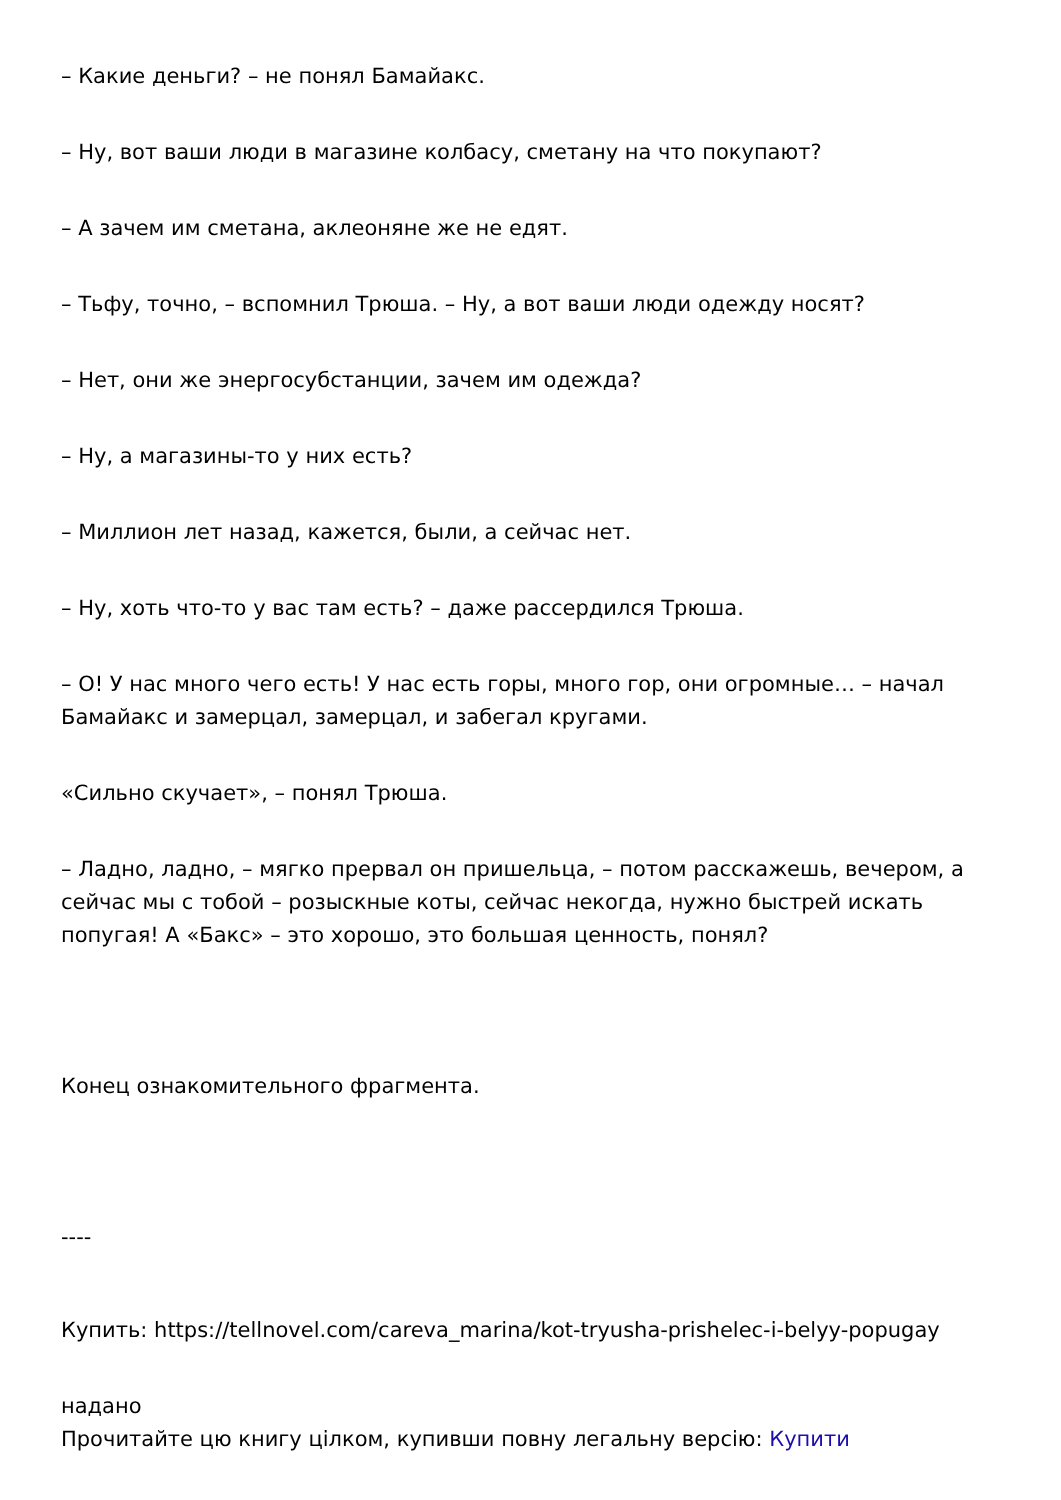– Какие деньги? – не понял Бамайакс.
– Ну, вот ваши люди в магазине колбасу, сметану на что покупают?
– А зачем им сметана, аклеоняне же не едят.
– Тьфу, точно, – вспомнил Трюша. – Ну, а вот ваши люди одежду носят?
– Нет, они же энергосубстанции, зачем им одежда?
– Ну, а магазины-то у них есть?
– Миллион лет назад, кажется, были, а сейчас нет.
– Ну, хоть что-то у вас там есть? – даже рассердился Трюша.
– О! У нас много чего есть! У нас есть горы, много гор, они огромные… – начал Бамайакс и замерцал, замерцал, и забегал кругами.
«Сильно скучает», – понял Трюша.
– Ладно, ладно, – мягко прервал он пришельца, – потом расскажешь, вечером, а сейчас мы с тобой – розыскные коты, сейчас некогда, нужно быстрей искать попугая! А «Бакс» – это хорошо, это большая ценность, понял?
Конец ознакомительного фрагмента.
----
Купить: https://tellnovel.com/careva_marina/kot-tryusha-prishelec-i-belyy-popugay
надано
Прочитайте цю книгу цілком, купивши повну легальну версію: Купити